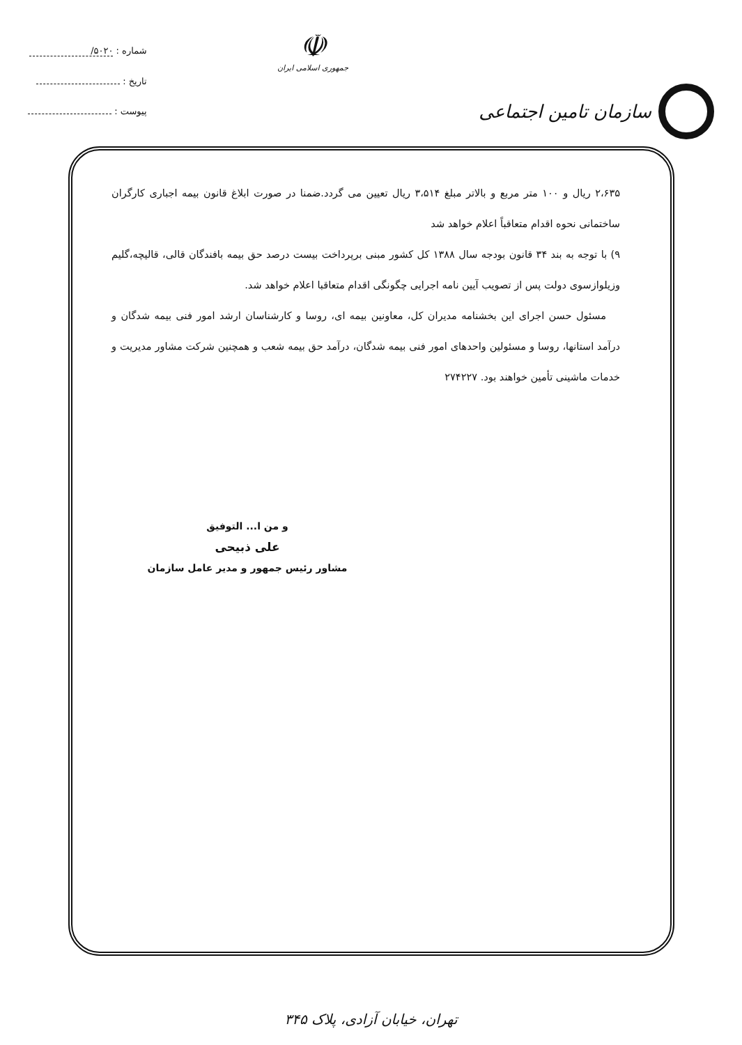سازمان تامین اجتماعی
☫
جمهوری اسلامی ایران
شماره : ۵۰۲۰/
تاریخ :
پیوست :
۲،۶۳۵ ریال و ۱۰۰ متر مربع و بالاتر مبلغ ۳،۵۱۴ ریال تعیین می گردد.ضمنا در صورت ابلاغ قانون بیمه اجباری کارگران ساختمانی نحوه اقدام متعاقباً اعلام خواهد شد
۹) با توجه به بند ۳۴ قانون بودجه سال ۱۳۸۸ کل کشور مبنی برپرداخت بیست درصد حق بیمه بافندگان قالی، قالیچه،گلیم وزیلوازسوی دولت پس از تصویب آیین نامه اجرایی چگونگی اقدام متعاقبا اعلام خواهد شد.
مسئول حسن اجرای این بخشنامه مدیران کل، معاونین بیمه ای، روسا و کارشناسان ارشد امور فنی بیمه شدگان و درآمد استانها، روسا و مسئولین واحدهای امور فنی بیمه شدگان، درآمد حق بیمه شعب و همچنین شرکت مشاور مدیریت و خدمات ماشینی تأمین خواهند بود. ۲۷۴۲۲۷
و من ا... التوفیق
علی ذبیحی
مشاور رئیس جمهور و مدیر عامل سازمان
تهران، خیابان آزادی، پلاک ۳۴۵